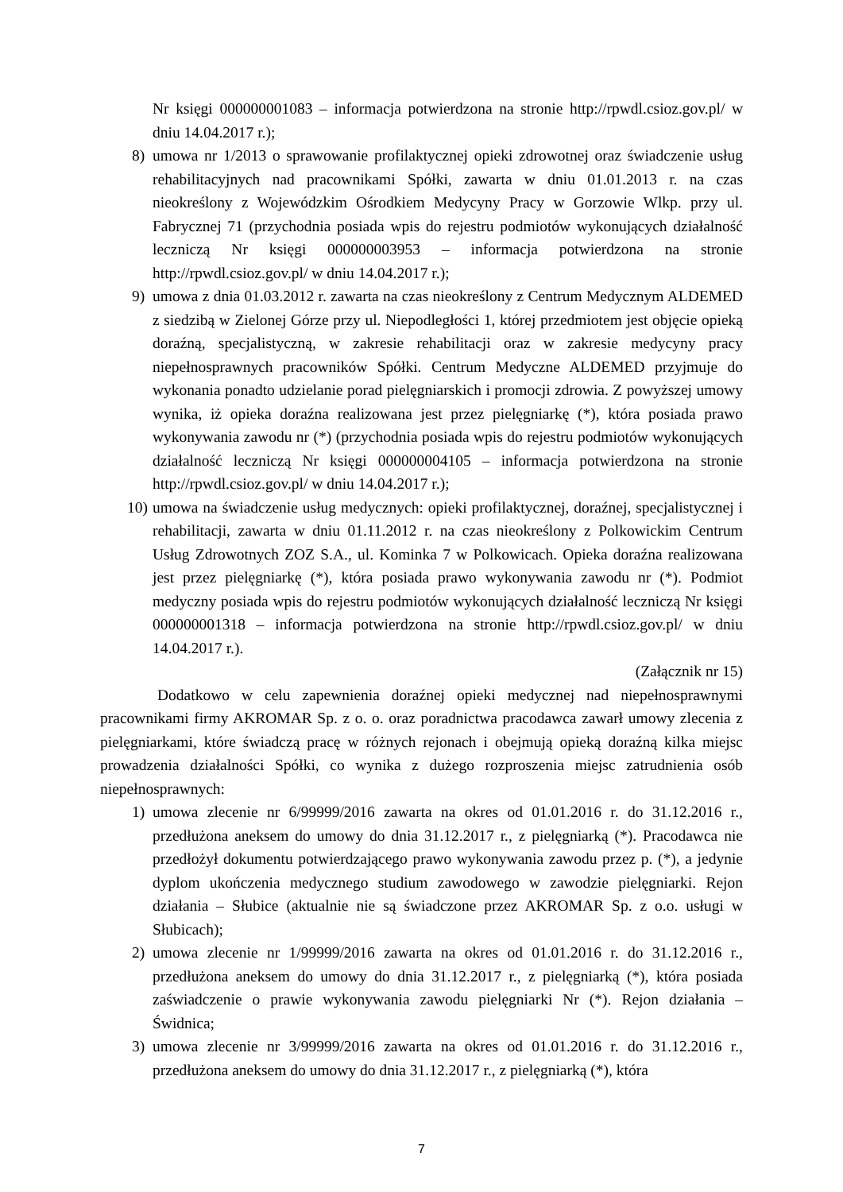Nr księgi 000000001083 – informacja potwierdzona na stronie http://rpwdl.csioz.gov.pl/ w dniu 14.04.2017 r.);
8) umowa nr 1/2013 o sprawowanie profilaktycznej opieki zdrowotnej oraz świadczenie usług rehabilitacyjnych nad pracownikami Spółki, zawarta w dniu 01.01.2013 r. na czas nieokreślony z Wojewódzkim Ośrodkiem Medycyny Pracy w Gorzowie Wlkp. przy ul. Fabrycznej 71 (przychodnia posiada wpis do rejestru podmiotów wykonujących działalność leczniczą Nr księgi 000000003953 – informacja potwierdzona na stronie http://rpwdl.csioz.gov.pl/ w dniu 14.04.2017 r.);
9) umowa z dnia 01.03.2012 r. zawarta na czas nieokreślony z Centrum Medycznym ALDEMED z siedzibą w Zielonej Górze przy ul. Niepodległości 1, której przedmiotem jest objęcie opieką doraźną, specjalistyczną, w zakresie rehabilitacji oraz w zakresie medycyny pracy niepełnosprawnych pracowników Spółki. Centrum Medyczne ALDEMED przyjmuje do wykonania ponadto udzielanie porad pielęgniarskich i promocji zdrowia. Z powyższej umowy wynika, iż opieka doraźna realizowana jest przez pielęgniarkę (*), która posiada prawo wykonywania zawodu nr (*) (przychodnia posiada wpis do rejestru podmiotów wykonujących działalność leczniczą Nr księgi 000000004105 – informacja potwierdzona na stronie http://rpwdl.csioz.gov.pl/ w dniu 14.04.2017 r.);
10) umowa na świadczenie usług medycznych: opieki profilaktycznej, doraźnej, specjalistycznej i rehabilitacji, zawarta w dniu 01.11.2012 r. na czas nieokreślony z Polkowickim Centrum Usług Zdrowotnych ZOZ S.A., ul. Kominka 7 w Polkowicach. Opieka doraźna realizowana jest przez pielęgniarkę (*), która posiada prawo wykonywania zawodu nr (*). Podmiot medyczny posiada wpis do rejestru podmiotów wykonujących działalność leczniczą Nr księgi 000000001318 – informacja potwierdzona na stronie http://rpwdl.csioz.gov.pl/ w dniu 14.04.2017 r.).
(Załącznik nr 15)
Dodatkowo w celu zapewnienia doraźnej opieki medycznej nad niepełnosprawnymi pracownikami firmy AKROMAR Sp. z o. o. oraz poradnictwa pracodawca zawarł umowy zlecenia z pielęgniarkami, które świadczą pracę w różnych rejonach i obejmują opieką doraźną kilka miejsc prowadzenia działalności Spółki, co wynika z dużego rozproszenia miejsc zatrudnienia osób niepełnosprawnych:
1) umowa zlecenie nr 6/99999/2016 zawarta na okres od 01.01.2016 r. do 31.12.2016 r., przedłużona aneksem do umowy do dnia 31.12.2017 r., z pielęgniarką (*). Pracodawca nie przedłożył dokumentu potwierdzającego prawo wykonywania zawodu przez p. (*), a jedynie dyplom ukończenia medycznego studium zawodowego w zawodzie pielęgniarki. Rejon działania – Słubice (aktualnie nie są świadczone przez AKROMAR Sp. z o.o. usługi w Słubicach);
2) umowa zlecenie nr 1/99999/2016 zawarta na okres od 01.01.2016 r. do 31.12.2016 r., przedłużona aneksem do umowy do dnia 31.12.2017 r., z pielęgniarką (*), która posiada zaświadczenie o prawie wykonywania zawodu pielęgniarki Nr (*). Rejon działania – Świdnica;
3) umowa zlecenie nr 3/99999/2016 zawarta na okres od 01.01.2016 r. do 31.12.2016 r., przedłużona aneksem do umowy do dnia 31.12.2017 r., z pielęgniarką (*), która
7